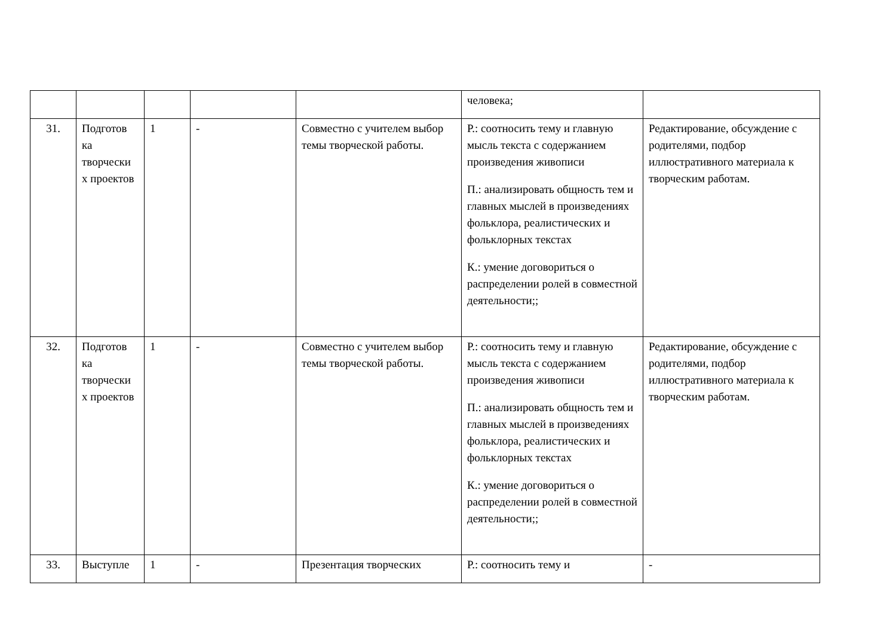| | | | | | человека; | |
| 31. | Подготов ка творчески х проектов | 1 | - | Совместно с учителем выбор темы творческой работы. | Р.: соотносить тему и главную мысль текста с содержанием произведения живописи П.: анализировать общность тем и главных мыслей в произведениях фольклора, реалистических и фольклорных текстах К.: умение договориться о распределении ролей в совместной деятельности;; | Редактирование, обсуждение с родителями, подбор иллюстративного материала к творческим работам. |
| 32. | Подготов ка творчески х проектов | 1 | - | Совместно с учителем выбор темы творческой работы. | Р.: соотносить тему и главную мысль текста с содержанием произведения живописи П.: анализировать общность тем и главных мыслей в произведениях фольклора, реалистических и фольклорных текстах К.: умение договориться о распределении ролей в совместной деятельности;; | Редактирование, обсуждение с родителями, подбор иллюстративного материала к творческим работам. |
| 33. | Выступле | 1 | - | Презентация творческих | Р.: соотносить тему и | - |